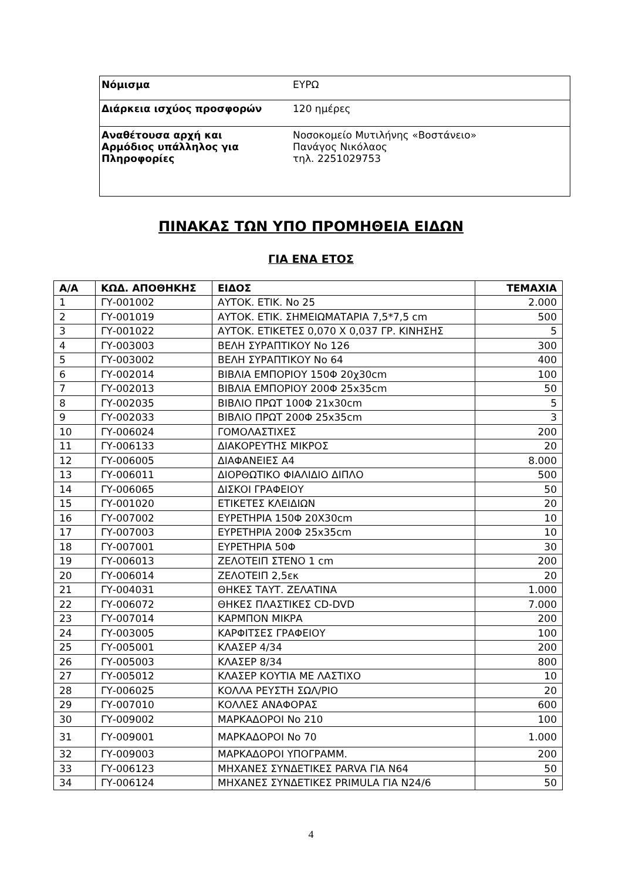| Νόμισμα | ΕΥΡΩ |
| Διάρκεια ισχύος προσφορών | 120 ημέρες |
| Αναθέτουσα αρχή και Αρμόδιος υπάλληλος για Πληροφορίες | Νοσοκομείο Μυτιλήνης «Βοστάνειο» Πανάγος Νικόλαος τηλ. 2251029753 |
ΠΙΝΑΚΑΣ ΤΩΝ ΥΠΟ ΠΡΟΜΗΘΕΙΑ ΕΙΔΩΝ
ΓΙΑ ΕΝΑ ΕΤΟΣ
| Α/Α | ΚΩΔ. ΑΠΟΘΗΚΗΣ | ΕΙΔΟΣ | ΤΕΜΑΧΙΑ |
| --- | --- | --- | --- |
| 1 | ΓΥ-001002 | ΑΥΤΟΚ. ΕΤΙΚ. Νο 25 | 2.000 |
| 2 | ΓΥ-001019 | ΑΥΤΟΚ. ΕΤΙΚ. ΣΗΜΕΙΩΜΑΤΑΡΙΑ 7,5*7,5 cm | 500 |
| 3 | ΓΥ-001022 | ΑΥΤΟΚ. ΕΤΙΚΕΤΕΣ 0,070 Χ 0,037 ΓΡ. ΚΙΝΗΣΗΣ | 5 |
| 4 | ΓΥ-003003 | ΒΕΛΗ ΣΥΡΑΠΤΙΚΟΥ Νο 126 | 300 |
| 5 | ΓΥ-003002 | ΒΕΛΗ ΣΥΡΑΠΤΙΚΟΥ Νο 64 | 400 |
| 6 | ΓΥ-002014 | ΒΙΒΛΙΑ ΕΜΠΟΡΙΟΥ 150Φ 20χ30cm | 100 |
| 7 | ΓΥ-002013 | ΒΙΒΛΙΑ ΕΜΠΟΡΙΟΥ 200Φ 25x35cm | 50 |
| 8 | ΓΥ-002035 | ΒΙΒΛΙΟ ΠΡΩΤ 100Φ 21x30cm | 5 |
| 9 | ΓΥ-002033 | ΒΙΒΛΙΟ ΠΡΩΤ 200Φ 25x35cm | 3 |
| 10 | ΓΥ-006024 | ΓΟΜΟΛΑΣΤΙΧΕΣ | 200 |
| 11 | ΓΥ-006133 | ΔΙΑΚΟΡΕΥΤΗΣ ΜΙΚΡΟΣ | 20 |
| 12 | ΓΥ-006005 | ΔΙΑΦΑΝΕΙΕΣ Α4 | 8.000 |
| 13 | ΓΥ-006011 | ΔΙΟΡΘΩΤΙΚΟ ΦΙΑΛΙΔΙΟ ΔΙΠΛΟ | 500 |
| 14 | ΓΥ-006065 | ΔΙΣΚΟΙ ΓΡΑΦΕΙΟΥ | 50 |
| 15 | ΓΥ-001020 | ΕΤΙΚΕΤΕΣ ΚΛΕΙΔΙΩΝ | 20 |
| 16 | ΓΥ-007002 | ΕΥΡΕΤΗΡΙΑ 150Φ 20Χ30cm | 10 |
| 17 | ΓΥ-007003 | ΕΥΡΕΤΗΡΙΑ 200Φ 25x35cm | 10 |
| 18 | ΓΥ-007001 | ΕΥΡΕΤΗΡΙΑ 50Φ | 30 |
| 19 | ΓΥ-006013 | ΖΕΛΟΤΕΙΠ ΣΤΕΝΟ 1 cm | 200 |
| 20 | ΓΥ-006014 | ΖΕΛΟΤΕΙΠ 2,5εκ | 20 |
| 21 | ΓΥ-004031 | ΘΗΚΕΣ ΤΑΥΤ. ΖΕΛΑΤΙΝΑ | 1.000 |
| 22 | ΓΥ-006072 | ΘΗΚΕΣ ΠΛΑΣΤΙΚΕΣ CD-DVD | 7.000 |
| 23 | ΓΥ-007014 | ΚΑΡΜΠΟΝ ΜΙΚΡΑ | 200 |
| 24 | ΓΥ-003005 | ΚΑΡΦΙΤΣΕΣ ΓΡΑΦΕΙΟΥ | 100 |
| 25 | ΓΥ-005001 | ΚΛΑΣΕΡ 4/34 | 200 |
| 26 | ΓΥ-005003 | ΚΛΑΣΕΡ 8/34 | 800 |
| 27 | ΓΥ-005012 | ΚΛΑΣΕΡ ΚΟΥΤΙΑ ΜΕ ΛΑΣΤΙΧΟ | 10 |
| 28 | ΓΥ-006025 | ΚΟΛΛΑ ΡΕΥΣΤΗ ΣΩΛ/ΡΙΟ | 20 |
| 29 | ΓΥ-007010 | ΚΟΛΛΕΣ ΑΝΑΦΟΡΑΣ | 600 |
| 30 | ΓΥ-009002 | ΜΑΡΚΑΔΟΡΟΙ Νο 210 | 100 |
| 31 | ΓΥ-009001 | ΜΑΡΚΑΔΟΡΟΙ Νο 70 | 1.000 |
| 32 | ΓΥ-009003 | ΜΑΡΚΑΔΟΡΟΙ ΥΠΟΓΡΑΜΜ. | 200 |
| 33 | ΓΥ-006123 | ΜΗΧΑΝΕΣ ΣΥΝΔΕΤΙΚΕΣ PARVA ΓΙΑ Ν64 | 50 |
| 34 | ΓΥ-006124 | ΜΗΧΑΝΕΣ ΣΥΝΔΕΤΙΚΕΣ PRIMULA ΓΙΑ Ν24/6 | 50 |
4